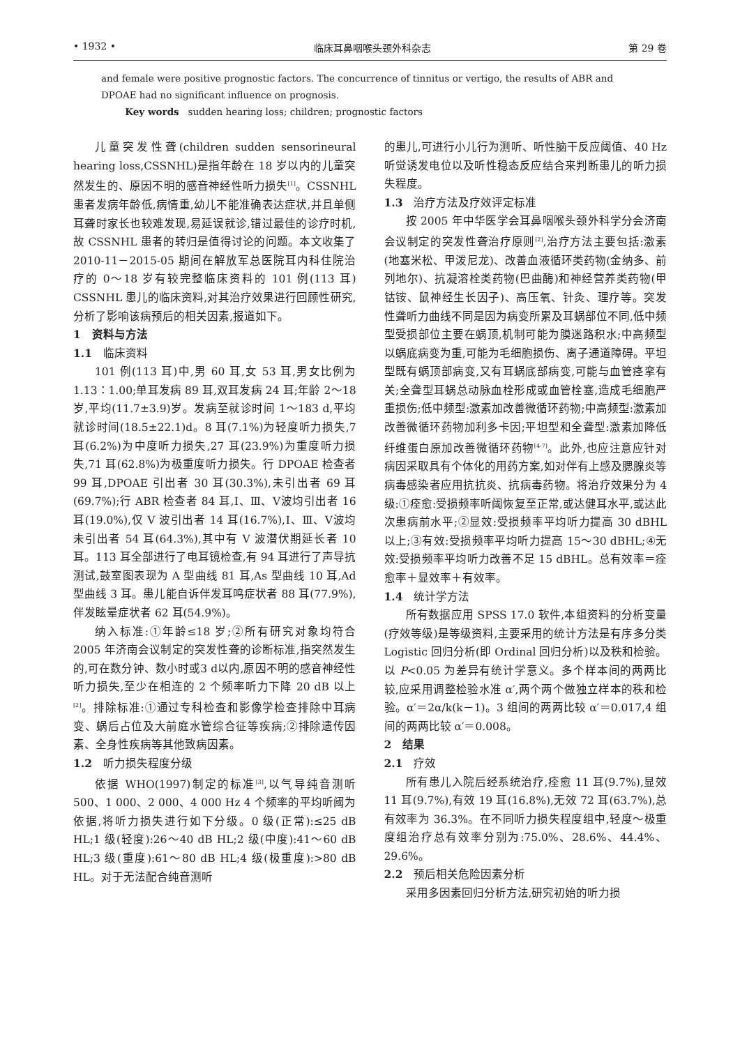• 1932 • 临床耳鼻咽喉头颈外科杂志 第 29 卷
and female were positive prognostic factors. The concurrence of tinnitus or vertigo, the results of ABR and DPOAE had no significant influence on prognosis.
Key words sudden hearing loss; children; prognostic factors
儿童突发性聋(children sudden sensorineural hearing loss,CSSNHL)是指年龄在 18 岁以内的儿童突然发生的、原因不明的感音神经性听力损失<sup>[1]</sup>。CSSNHL 患者发病年龄低,病情重,幼儿不能准确表达症状,并且单侧耳聋时家长也较难发现,易延误就诊,错过最佳的诊疗时机,故 CSSNHL 患者的转归是值得讨论的问题。本文收集了 2010-11－2015-05 期间在解放军总医院耳内科住院治疗的 0～18 岁有较完整临床资料的 101 例(113 耳) CSSNHL 患儿的临床资料,对其治疗效果进行回顾性研究,分析了影响该病预后的相关因素,报道如下。
1　资料与方法
1.1　临床资料
101 例(113 耳)中,男 60 耳,女 53 耳,男女比例为 1.13∶1.00;单耳发病 89 耳,双耳发病 24 耳;年龄 2～18 岁,平均(11.7±3.9)岁。发病至就诊时间 1～183 d,平均就诊时间(18.5±22.1)d。8 耳(7.1%)为轻度听力损失,7 耳(6.2%)为中度听力损失,27 耳(23.9%)为重度听力损失,71 耳(62.8%)为极重度听力损失。行 DPOAE 检查者 99 耳,DPOAE 引出者 30 耳(30.3%),未引出者 69 耳(69.7%);行 ABR 检查者 84 耳,Ⅰ、Ⅲ、Ⅴ波均引出者 16 耳(19.0%),仅 V 波引出者 14 耳(16.7%),Ⅰ、Ⅲ、Ⅴ波均未引出者 54 耳(64.3%),其中有 V 波潜伏期延长者 10 耳。113 耳全部进行了电耳镜检查,有 94 耳进行了声导抗测试,鼓室图表现为 A 型曲线 81 耳,As 型曲线 10 耳,Ad 型曲线 3 耳。患儿能自诉伴发耳鸣症状者 88 耳(77.9%),伴发眩晕症状者 62 耳(54.9%)。
纳入标准:①年龄≤18 岁;②所有研究对象均符合 2005 年济南会议制定的突发性聋的诊断标准,指突然发生的,可在数分钟、数小时或3 d以内,原因不明的感音神经性听力损失,至少在相连的 2 个频率听力下降 20 dB 以上<sup>[2]</sup>。排除标准:①通过专科检查和影像学检查排除中耳病变、蜗后占位及大前庭水管综合征等疾病;②排除遗传因素、全身性疾病等其他致病因素。
1.2　听力损失程度分级
依据 WHO(1997)制定的标准<sup>[3]</sup>,以气导纯音测听 500、1 000、2 000、4 000 Hz 4 个频率的平均听阈为依据,将听力损失进行如下分级。0 级(正常):≤25 dB HL;1 级(轻度):26～40 dB HL;2 级(中度):41～60 dB HL;3 级(重度):61～80 dB HL;4 级(极重度):>80 dB HL。对于无法配合纯音测听
的患儿,可进行小儿行为测听、听性脑干反应阈值、40 Hz 听觉诱发电位以及听性稳态反应结合来判断患儿的听力损失程度。
1.3　治疗方法及疗效评定标准
按 2005 年中华医学会耳鼻咽喉头颈外科学分会济南会议制定的突发性聋治疗原则<sup>[2]</sup>,治疗方法主要包括:激素(地塞米松、甲泼尼龙)、改善血液循环类药物(金纳多、前列地尔)、抗凝溶栓类药物(巴曲酶)和神经营养类药物(甲钴铵、鼠神经生长因子)、高压氧、针灸、理疗等。突发性聋听力曲线不同是因为病变所累及耳蜗部位不同,低中频型受损部位主要在蜗顶,机制可能为膜迷路积水;中高频型以蜗底病变为重,可能为毛细胞损伤、离子通道障碍。平坦型既有蜗顶部病变,又有耳蜗底部病变,可能与血管痉挛有关;全聋型耳蜗总动脉血栓形成或血管栓塞,造成毛细胞严重损伤;低中频型:激素加改善微循环药物;中高频型:激素加改善微循环药物加利多卡因;平坦型和全聋型:激素加降低纤维蛋白原加改善微循环药物<sup>[4-7]</sup>。此外,也应注意应针对病因采取具有个体化的用药方案,如对伴有上感及腮腺炎等病毒感染者应用抗抗炎、抗病毒药物。将治疗效果分为 4 级:①痊愈:受损频率听阈恢复至正常,或达健耳水平,或达此次患病前水平;②显效:受损频率平均听力提高 30 dBHL 以上;③有效:受损频率平均听力提高 15～30 dBHL;④无效:受损频率平均听力改善不足 15 dBHL。总有效率＝痊愈率＋显效率＋有效率。
1.4　统计学方法
所有数据应用 SPSS 17.0 软件,本组资料的分析变量(疗效等级)是等级资料,主要采用的统计方法是有序多分类 Logistic 回归分析(即 Ordinal 回归分析)以及秩和检验。以 P<0.05 为差异有统计学意义。多个样本间的两两比较,应采用调整检验水准 α′,两个两个做独立样本的秩和检验。α′＝2α/k(k－1)。3 组间的两两比较 α′＝0.017,4 组间的两两比较 α′＝0.008。
2　结果
2.1　疗效
所有患儿入院后经系统治疗,痊愈 11 耳(9.7%),显效 11 耳(9.7%),有效 19 耳(16.8%),无效 72 耳(63.7%),总有效率为 36.3%。在不同听力损失程度组中,轻度～极重度组治疗总有效率分别为:75.0%、28.6%、44.4%、29.6%。
2.2　预后相关危险因素分析
采用多因素回归分析方法,研究初始的听力损